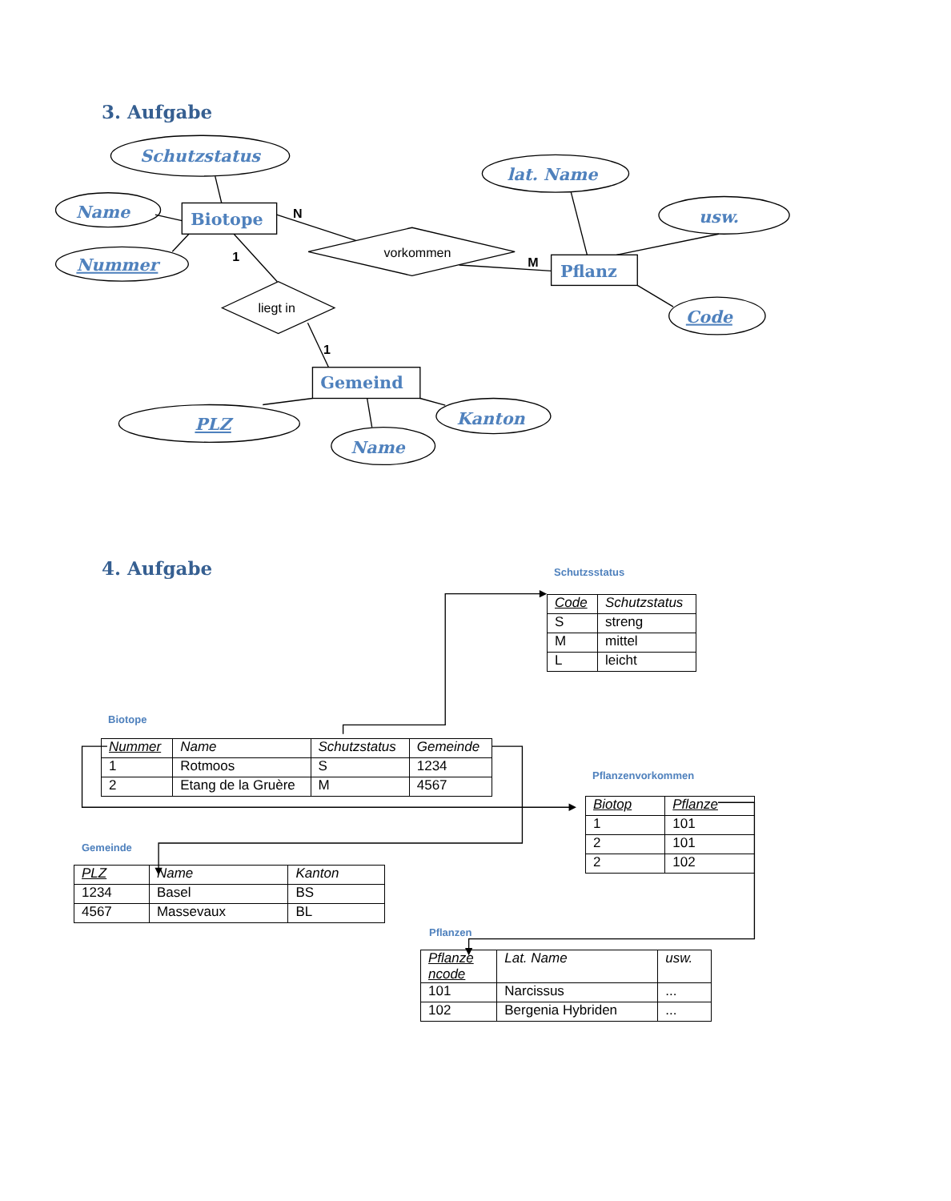3. Aufgabe
Schutzstatus
Name
Nummer
Biotope
lat. Name
usw.
Pflanz
Code
Gemeind
PLZ
Name
Kanton
vorkommen
liegt in
N
1
M
1
4. Aufgabe
Schutzsstatus
| Code | Schutzstatus |
| --- | --- |
| S | streng |
| M | mittel |
| L | leicht |
Biotope
| Nummer | Name | Schutzstatus | Gemeinde |
| --- | --- | --- | --- |
| 1 | Rotmoos | S | 1234 |
| 2 | Etang de la Gruère | M | 4567 |
Gemeinde
| PLZ | Name | Kanton |
| --- | --- | --- |
| 1234 | Basel | BS |
| 4567 | Massevaux | BL |
Pflanzenvorkommen
| Biotop | Pflanze |
| --- | --- |
| 1 | 101 |
| 2 | 101 |
| 2 | 102 |
Pflanzen
| Pflanze ncode | Lat. Name | usw. |
| --- | --- | --- |
| 101 | Narcissus | ... |
| 102 | Bergenia Hybriden | ... |